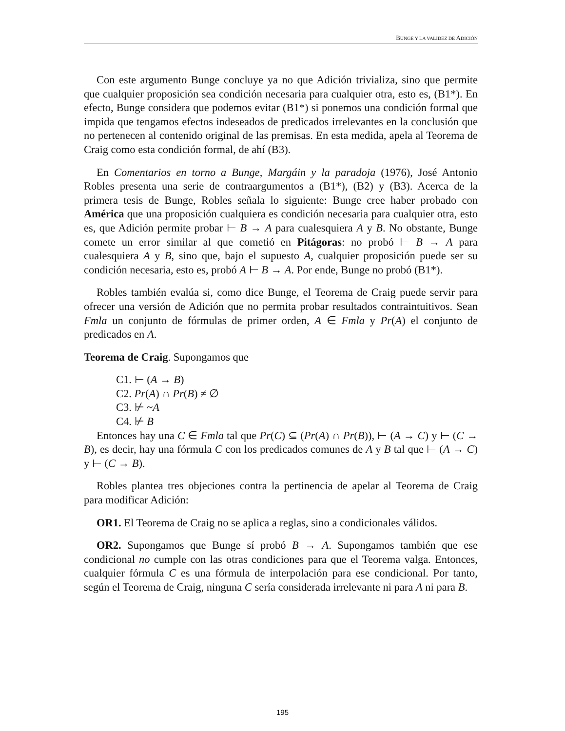BUNGE Y LA VALIDEZ DE ADICIÓN
Con este argumento Bunge concluye ya no que Adición trivializa, sino que permite que cualquier proposición sea condición necesaria para cualquier otra, esto es, (B1*). En efecto, Bunge considera que podemos evitar (B1*) si ponemos una condición formal que impida que tengamos efectos indeseados de predicados irrelevantes en la conclusión que no pertenecen al contenido original de las premisas. En esta medida, apela al Teorema de Craig como esta condición formal, de ahí (B3).
En Comentarios en torno a Bunge, Margáin y la paradoja (1976), José Antonio Robles presenta una serie de contraargumentos a (B1*), (B2) y (B3). Acerca de la primera tesis de Bunge, Robles señala lo siguiente: Bunge cree haber probado con América que una proposición cualquiera es condición necesaria para cualquier otra, esto es, que Adición permite probar ⊢ B → A para cualesquiera A y B. No obstante, Bunge comete un error similar al que cometió en Pitágoras: no probó ⊢ B → A para cualesquiera A y B, sino que, bajo el supuesto A, cualquier proposición puede ser su condición necesaria, esto es, probó A ⊢ B → A. Por ende, Bunge no probó (B1*).
Robles también evalúa si, como dice Bunge, el Teorema de Craig puede servir para ofrecer una versión de Adición que no permita probar resultados contraintuitivos. Sean Fmla un conjunto de fórmulas de primer orden, A ∈ Fmla y Pr(A) el conjunto de predicados en A.
Teorema de Craig. Supongamos que
C1. ⊢ (A → B)
C2. Pr(A) ∩ Pr(B) ≠ ∅
C3. ⊬ ~A
C4. ⊬ B
Entonces hay una C ∈ Fmla tal que Pr(C) ⊆ (Pr(A) ∩ Pr(B)), ⊢ (A → C) y ⊢ (C → B), es decir, hay una fórmula C con los predicados comunes de A y B tal que ⊢ (A → C) y ⊢ (C → B).
Robles plantea tres objeciones contra la pertinencia de apelar al Teorema de Craig para modificar Adición:
OR1. El Teorema de Craig no se aplica a reglas, sino a condicionales válidos.
OR2. Supongamos que Bunge sí probó B → A. Supongamos también que ese condicional no cumple con las otras condiciones para que el Teorema valga. Entonces, cualquier fórmula C es una fórmula de interpolación para ese condicional. Por tanto, según el Teorema de Craig, ninguna C sería considerada irrelevante ni para A ni para B.
195